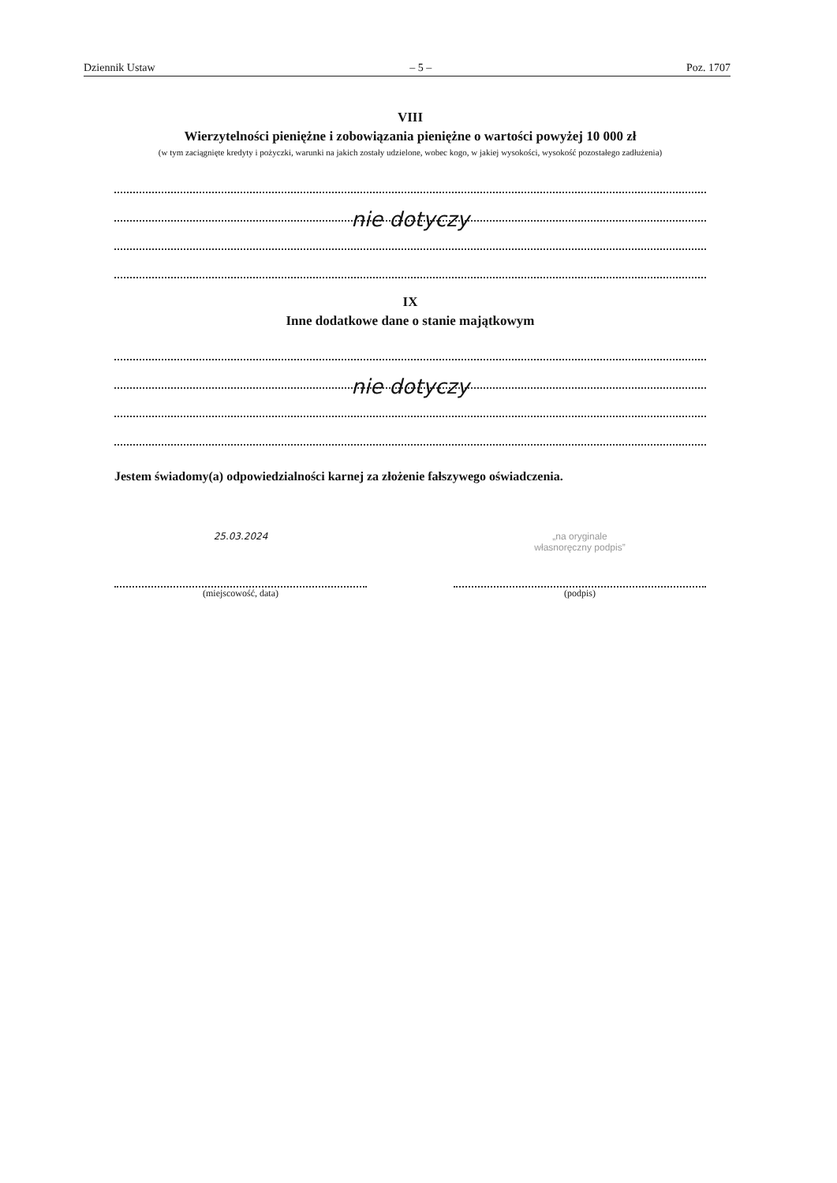Dziennik Ustaw – 5 – Poz. 1707
VIII
Wierzytelności pieniężne i zobowiązania pieniężne o wartości powyżej 10 000 zł
(w tym zaciągnięte kredyty i pożyczki, warunki na jakich zostały udzielone, wobec kogo, w jakiej wysokości, wysokość pozostałego zadłużenia)
nie dotyczy
IX
Inne dodatkowe dane o stanie majątkowym
nie dotyczy
Jestem świadomy(a) odpowiedzialności karnej za złożenie fałszywego oświadczenia.
25.03.2024
(miejscowość, data)
„na oryginale
własnoręczny podpis”
(podpis)